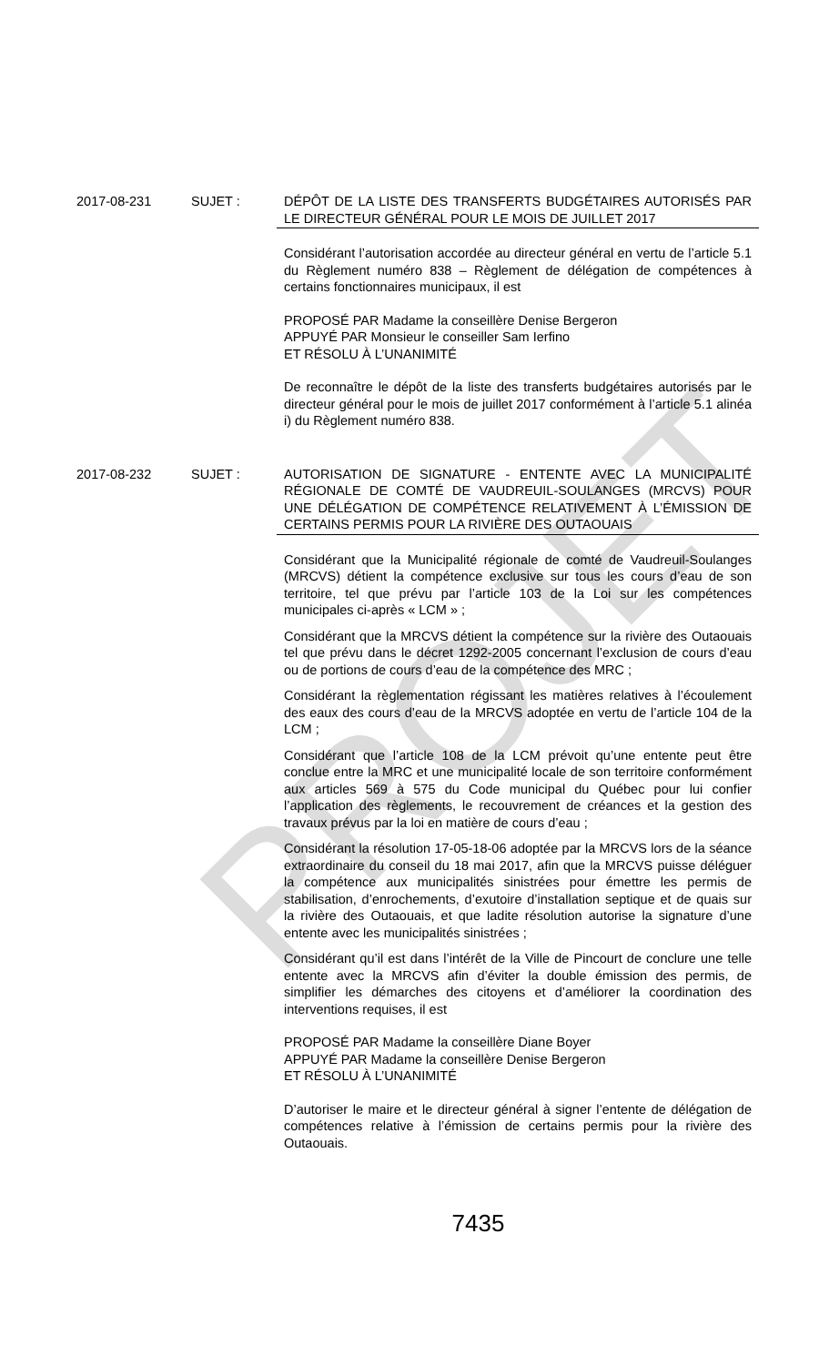PROJET
2017-08-231 SUJET : DÉPÔT DE LA LISTE DES TRANSFERTS BUDGÉTAIRES AUTORISÉS PAR LE DIRECTEUR GÉNÉRAL POUR LE MOIS DE JUILLET 2017
Considérant l’autorisation accordée au directeur général en vertu de l’article 5.1 du Règlement numéro 838 – Règlement de délégation de compétences à certains fonctionnaires municipaux, il est
PROPOSÉ PAR Madame la conseillère Denise Bergeron
APPUYÉ PAR Monsieur le conseiller Sam Ierfino
ET RÉSOLU À L’UNANIMITÉ
De reconnaître le dépôt de la liste des transferts budgétaires autorisés par le directeur général pour le mois de juillet 2017 conformément à l’article 5.1 alinéa i) du Règlement numéro 838.
2017-08-232 SUJET : AUTORISATION DE SIGNATURE - ENTENTE AVEC LA MUNICIPALITÉ RÉGIONALE DE COMTÉ DE VAUDREUIL-SOULANGES (MRCVS) POUR UNE DÉLÉGATION DE COMPÉTENCE RELATIVEMENT À L’ÉMISSION DE CERTAINS PERMIS POUR LA RIVIÈRE DES OUTAOUAIS
Considérant que la Municipalité régionale de comté de Vaudreuil-Soulanges (MRCVS) détient la compétence exclusive sur tous les cours d’eau de son territoire, tel que prévu par l’article 103 de la Loi sur les compétences municipales ci-après « LCM » ;
Considérant que la MRCVS détient la compétence sur la rivière des Outaouais tel que prévu dans le décret 1292-2005 concernant l’exclusion de cours d’eau ou de portions de cours d’eau de la compétence des MRC ;
Considérant la règlementation régissant les matières relatives à l’écoulement des eaux des cours d’eau de la MRCVS adoptée en vertu de l’article 104 de la LCM ;
Considérant que l’article 108 de la LCM prévoit qu’une entente peut être conclue entre la MRC et une municipalité locale de son territoire conformément aux articles 569 à 575 du Code municipal du Québec pour lui confier l’application des règlements, le recouvrement de créances et la gestion des travaux prévus par la loi en matière de cours d’eau ;
Considérant la résolution 17-05-18-06 adoptée par la MRCVS lors de la séance extraordinaire du conseil du 18 mai 2017, afin que la MRCVS puisse déléguer la compétence aux municipalités sinistrées pour émettre les permis de stabilisation, d’enrochements, d’exutoire d’installation septique et de quais sur la rivière des Outaouais, et que ladite résolution autorise la signature d’une entente avec les municipalités sinistrées ;
Considérant qu’il est dans l’intérêt de la Ville de Pincourt de conclure une telle entente avec la MRCVS afin d’éviter la double émission des permis, de simplifier les démarches des citoyens et d’améliorer la coordination des interventions requises, il est
PROPOSÉ PAR Madame la conseillère Diane Boyer
APPUYÉ PAR Madame la conseillère Denise Bergeron
ET RÉSOLU À L’UNANIMITÉ
D’autoriser le maire et le directeur général à signer l’entente de délégation de compétences relative à l’émission de certains permis pour la rivière des Outaouais.
7435